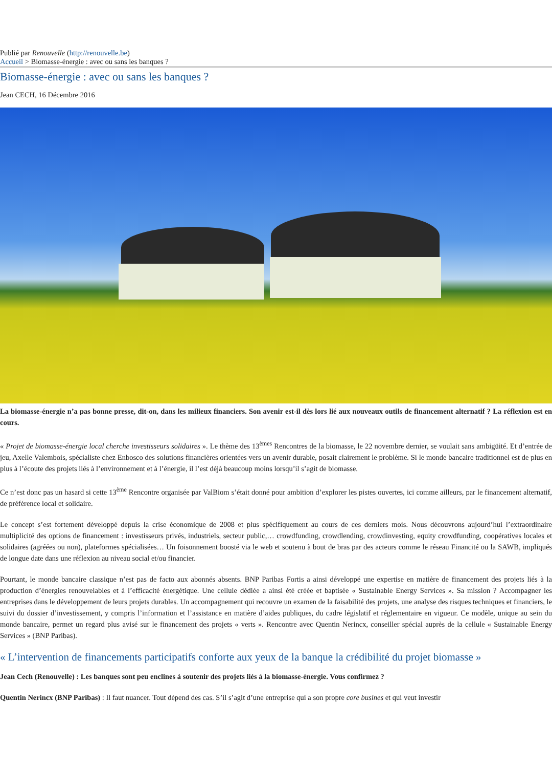Publié par Renouvelle (http://renouvelle.be)
Accueil > Biomasse-énergie : avec ou sans les banques ?
Biomasse-énergie : avec ou sans les banques ?
Jean CECH, 16 Décembre 2016
La biomasse-énergie n’a pas bonne presse, dit-on, dans les milieux financiers. Son avenir est-il dès lors lié aux nouveaux outils de financement alternatif ? La réflexion est en cours.
« Projet de biomasse-énergie local cherche investisseurs solidaires ». Le thème des 13<sup>èmes</sup> Rencontres de la biomasse, le 22 novembre dernier, se voulait sans ambigüité. Et d’entrée de jeu, Axelle Valembois, spécialiste chez Enbosco des solutions financières orientées vers un avenir durable, posait clairement le problème. Si le monde bancaire traditionnel est de plus en plus à l’écoute des projets liés à l’environnement et à l’énergie, il l’est déjà beaucoup moins lorsqu’il s’agit de biomasse.
Ce n’est donc pas un hasard si cette 13<sup>ème</sup> Rencontre organisée par ValBiom s’était donné pour ambition d’explorer les pistes ouvertes, ici comme ailleurs, par le financement alternatif, de préférence local et solidaire.
Le concept s’est fortement développé depuis la crise économique de 2008 et plus spécifiquement au cours de ces derniers mois. Nous découvrons aujourd’hui l’extraordinaire multiplicité des options de financement : investisseurs privés, industriels, secteur public,… crowdfunding, crowdlending, crowdinvesting, equity crowdfunding, coopératives locales et solidaires (agréées ou non), plateformes spécialisées… Un foisonnement boosté via le web et soutenu à bout de bras par des acteurs comme le réseau Financité ou la SAWB, impliqués de longue date dans une réflexion au niveau social et/ou financier.
Pourtant, le monde bancaire classique n’est pas de facto aux abonnés absents. BNP Paribas Fortis a ainsi développé une expertise en matière de financement des projets liés à la production d’énergies renouvelables et à l’efficacité énergétique. Une cellule dédiée a ainsi été créée et baptisée « Sustainable Energy Services ». Sa mission ? Accompagner les entreprises dans le développement de leurs projets durables. Un accompagnement qui recouvre un examen de la faisabilité des projets, une analyse des risques techniques et financiers, le suivi du dossier d’investissement, y compris l’information et l’assistance en matière d’aides publiques, du cadre législatif et réglementaire en vigueur. Ce modèle, unique au sein du monde bancaire, permet un regard plus avisé sur le financement des projets « verts ». Rencontre avec Quentin Nerincx, conseiller spécial auprès de la cellule « Sustainable Energy Services » (BNP Paribas).
« L’intervention de financements participatifs conforte aux yeux de la banque la crédibilité du projet biomasse »
Jean Cech (Renouvelle) : Les banques sont peu enclines à soutenir des projets liés à la biomasse-énergie. Vous confirmez ?
Quentin Nerincx (BNP Paribas) : Il faut nuancer. Tout dépend des cas. S’il s’agit d’une entreprise qui a son propre core busines et qui veut investir